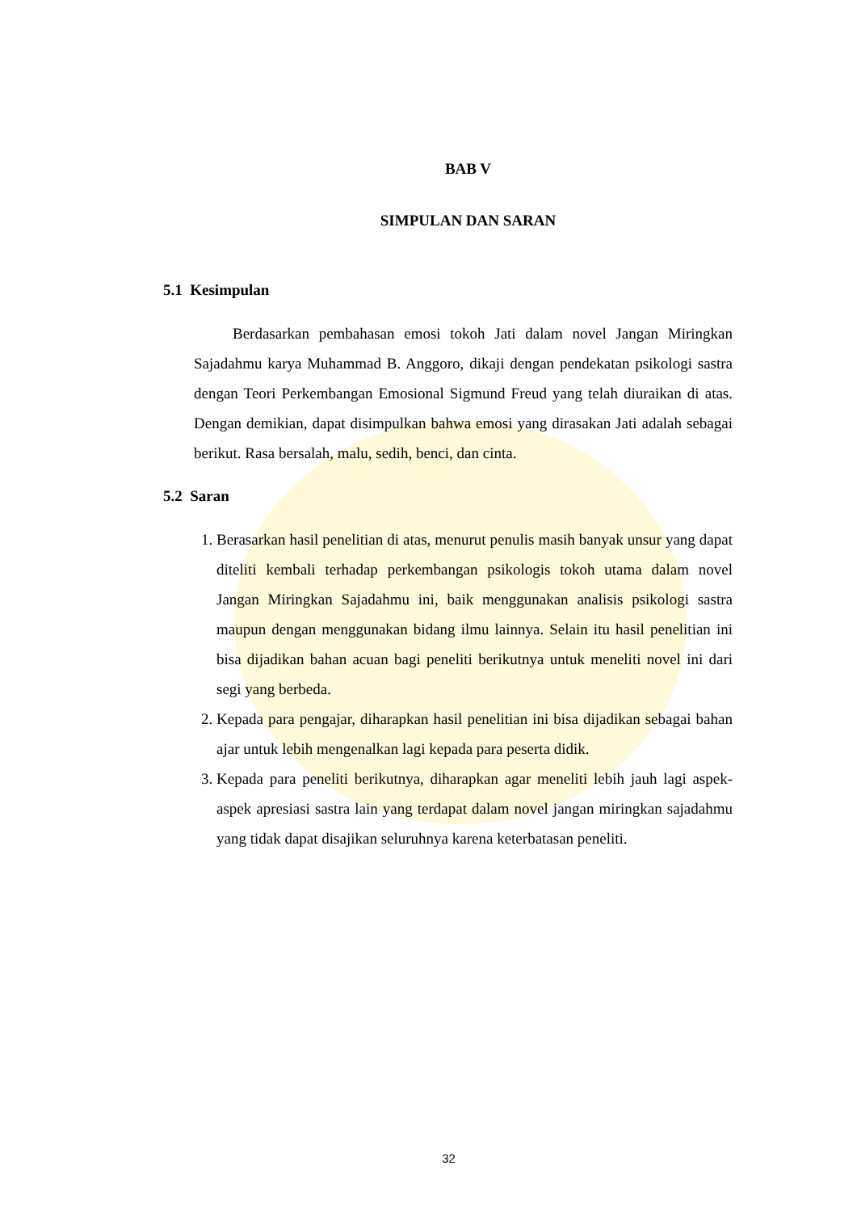BAB V
SIMPULAN DAN SARAN
5.1 Kesimpulan
Berdasarkan pembahasan emosi tokoh Jati dalam novel Jangan Miringkan Sajadahmu karya Muhammad B. Anggoro, dikaji dengan pendekatan psikologi sastra dengan Teori Perkembangan Emosional Sigmund Freud yang telah diuraikan di atas. Dengan demikian, dapat disimpulkan bahwa emosi yang dirasakan Jati adalah sebagai berikut. Rasa bersalah, malu, sedih, benci, dan cinta.
5.2 Saran
1. Berasarkan hasil penelitian di atas, menurut penulis masih banyak unsur yang dapat diteliti kembali terhadap perkembangan psikologis tokoh utama dalam novel Jangan Miringkan Sajadahmu ini, baik menggunakan analisis psikologi sastra maupun dengan menggunakan bidang ilmu lainnya. Selain itu hasil penelitian ini bisa dijadikan bahan acuan bagi peneliti berikutnya untuk meneliti novel ini dari segi yang berbeda.
2. Kepada para pengajar, diharapkan hasil penelitian ini bisa dijadikan sebagai bahan ajar untuk lebih mengenalkan lagi kepada para peserta didik.
3. Kepada para peneliti berikutnya, diharapkan agar meneliti lebih jauh lagi aspek-aspek apresiasi sastra lain yang terdapat dalam novel jangan miringkan sajadahmu yang tidak dapat disajikan seluruhnya karena keterbatasan peneliti.
32